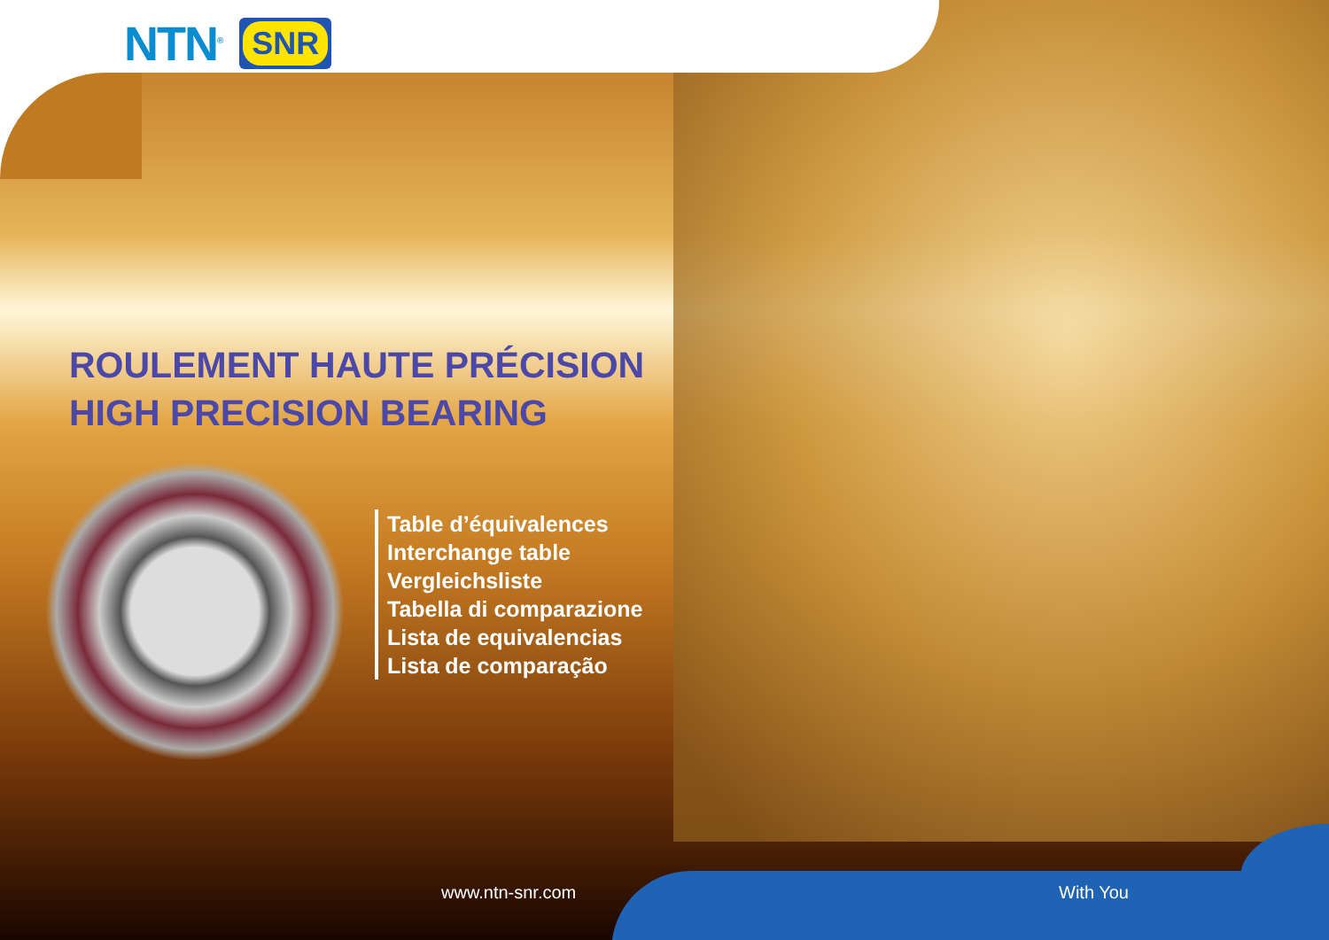NTN<sup>®</sup> SNR
ROULEMENT HAUTE PRÉCISION
HIGH PRECISION BEARING
Table d’équivalences
Interchange table
Vergleichsliste
Tabella di comparazione
Lista de equivalencias
Lista de comparação
www.ntn-snr.com With You